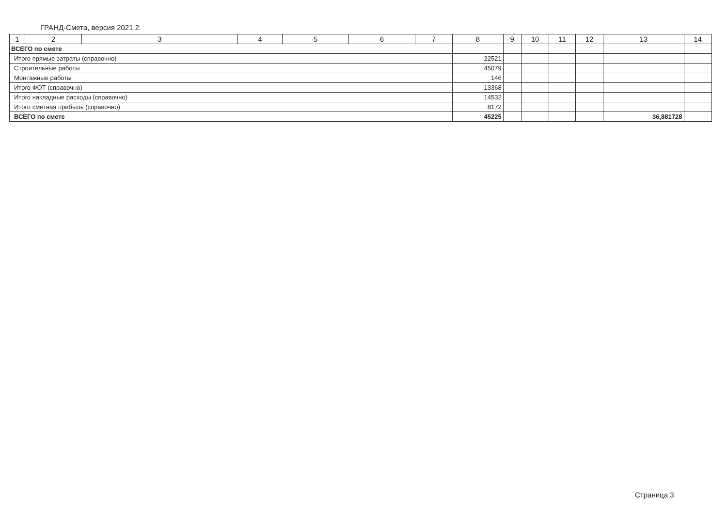ГРАНД-Смета, версия 2021.2
| 1 | 2 | 3 | 4 | 5 | 6 | 7 | 8 | 9 | 10 | 11 | 12 | 13 | 14 |
| --- | --- | --- | --- | --- | --- | --- | --- | --- | --- | --- | --- | --- | --- |
| ВСЕГО по смете | | | | | | | | | | | | | |
| Итого прямые затраты (справочно) | | | | | | | 22521 | | | | | | |
| Строительные работы | | | | | | | 45079 | | | | | | |
| Монтажные работы | | | | | | | 146 | | | | | | |
| Итого ФОТ (справочно) | | | | | | | 13368 | | | | | | |
| Итого накладные расходы (справочно) | | | | | | | 14532 | | | | | | |
| Итого сметная прибыль (справочно) | | | | | | | 8172 | | | | | | |
| ВСЕГО по смете | | | | | | | 45225 | | | | | 36,881728 | |
Страница 3